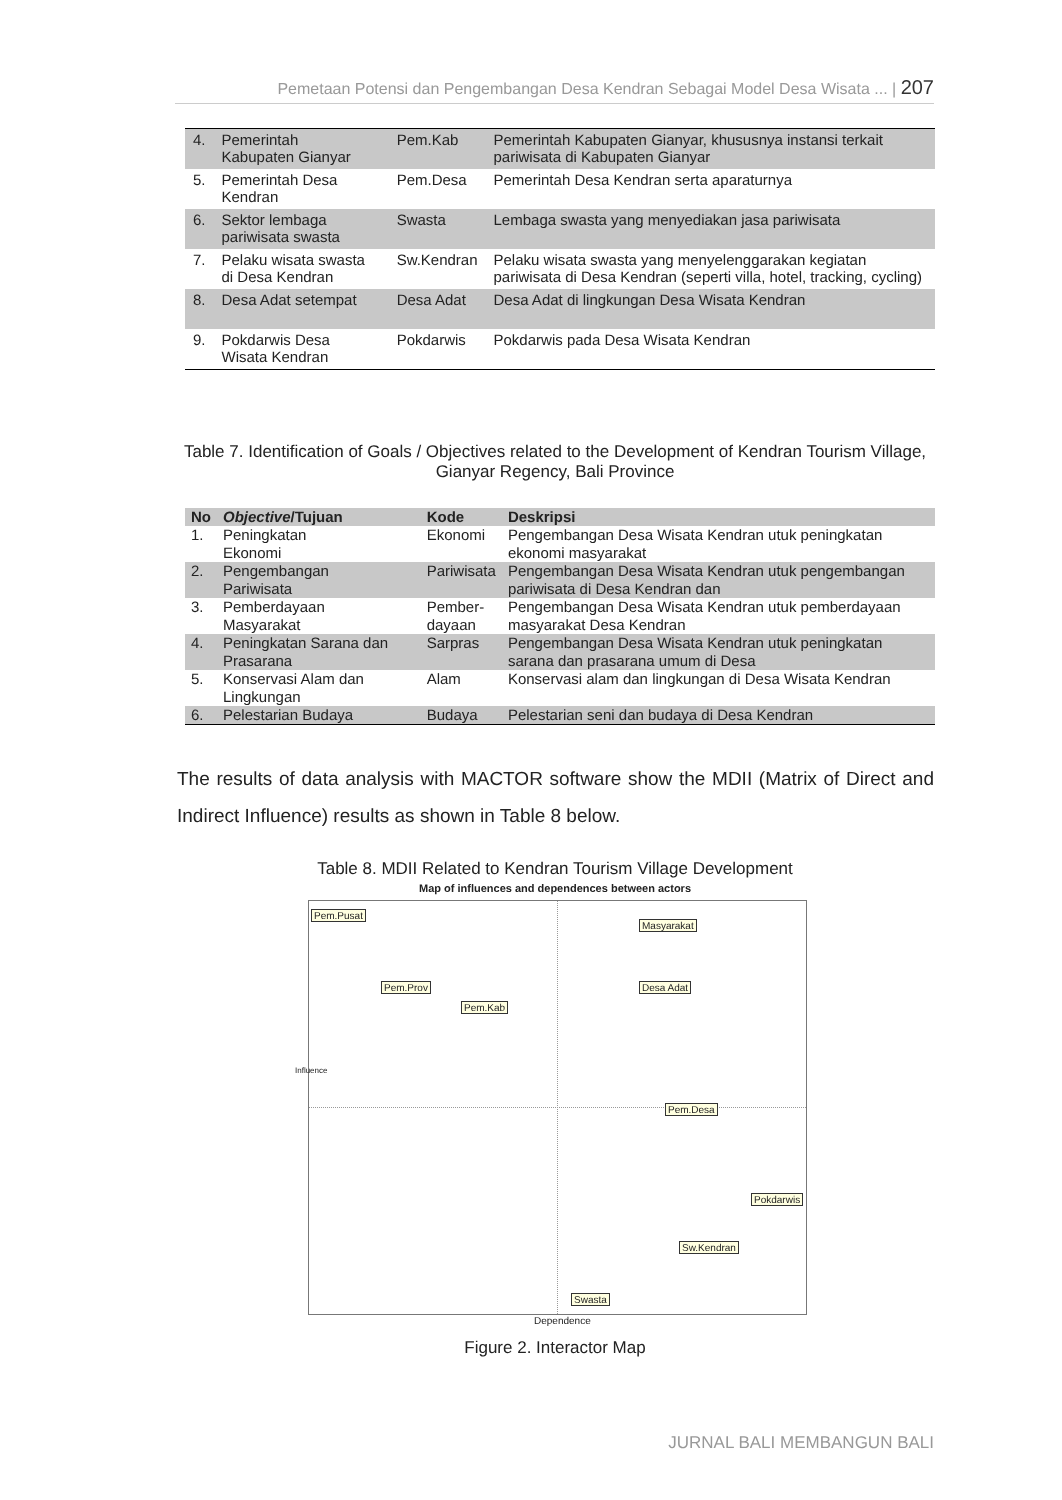Pemetaan Potensi dan Pengembangan Desa Kendran Sebagai Model Desa Wisata ... | 207
| 4. | Pemerintah Kabupaten Gianyar | Pem.Kab | Pemerintah Kabupaten Gianyar, khususnya instansi terkait pariwisata di Kabupaten Gianyar |
| 5. | Pemerintah Desa Kendran | Pem.Desa | Pemerintah Desa Kendran serta aparaturnya |
| 6. | Sektor lembaga pariwisata swasta | Swasta | Lembaga swasta yang menyediakan jasa pariwisata |
| 7. | Pelaku wisata swasta di Desa Kendran | Sw.Kendran | Pelaku wisata swasta yang menyelenggarakan kegiatan pariwisata di Desa Kendran (seperti villa, hotel, tracking, cycling) |
| 8. | Desa Adat setempat | Desa Adat | Desa Adat di lingkungan Desa Wisata Kendran |
| 9. | Pokdarwis Desa Wisata Kendran | Pokdarwis | Pokdarwis pada Desa Wisata Kendran |
Table 7. Identification of Goals / Objectives related to the Development of Kendran Tourism Village, Gianyar Regency, Bali Province
| No | Objective /Tujuan | Kode | Deskripsi |
| --- | --- | --- | --- |
| 1. | Peningkatan Ekonomi | Ekonomi | Pengembangan Desa Wisata Kendran utuk peningkatan ekonomi masyarakat |
| 2. | Pengembangan Pariwisata | Pariwisata | Pengembangan Desa Wisata Kendran utuk pengembangan pariwisata di Desa Kendran dan |
| 3. | Pemberdayaan Masyarakat | Pember- dayaan | Pengembangan Desa Wisata Kendran utuk pemberdayaan masyarakat Desa Kendran |
| 4. | Peningkatan Sarana dan Prasarana | Sarpras | Pengembangan Desa Wisata Kendran utuk peningkatan sarana dan prasarana umum di Desa |
| 5. | Konservasi Alam dan Lingkungan | Alam | Konservasi alam dan lingkungan di Desa Wisata Kendran |
| 6. | Pelestarian Budaya | Budaya | Pelestarian seni dan budaya di Desa Kendran |
The results of data analysis with MACTOR software show the MDII (Matrix of Direct and Indirect Influence) results as shown in Table 8 below.
Table 8. MDII Related to Kendran Tourism Village Development
Map of influences and dependences between actors
Pem.Pusat
Masyarakat
Pem.Prov Desa Adat
Pem.Kab
Pem.Desa
Pokdarwis
Sw.Kendran
Swasta
Influence
Dependence
Figure 2. Interactor Map
JURNAL BALI MEMBANGUN BALI